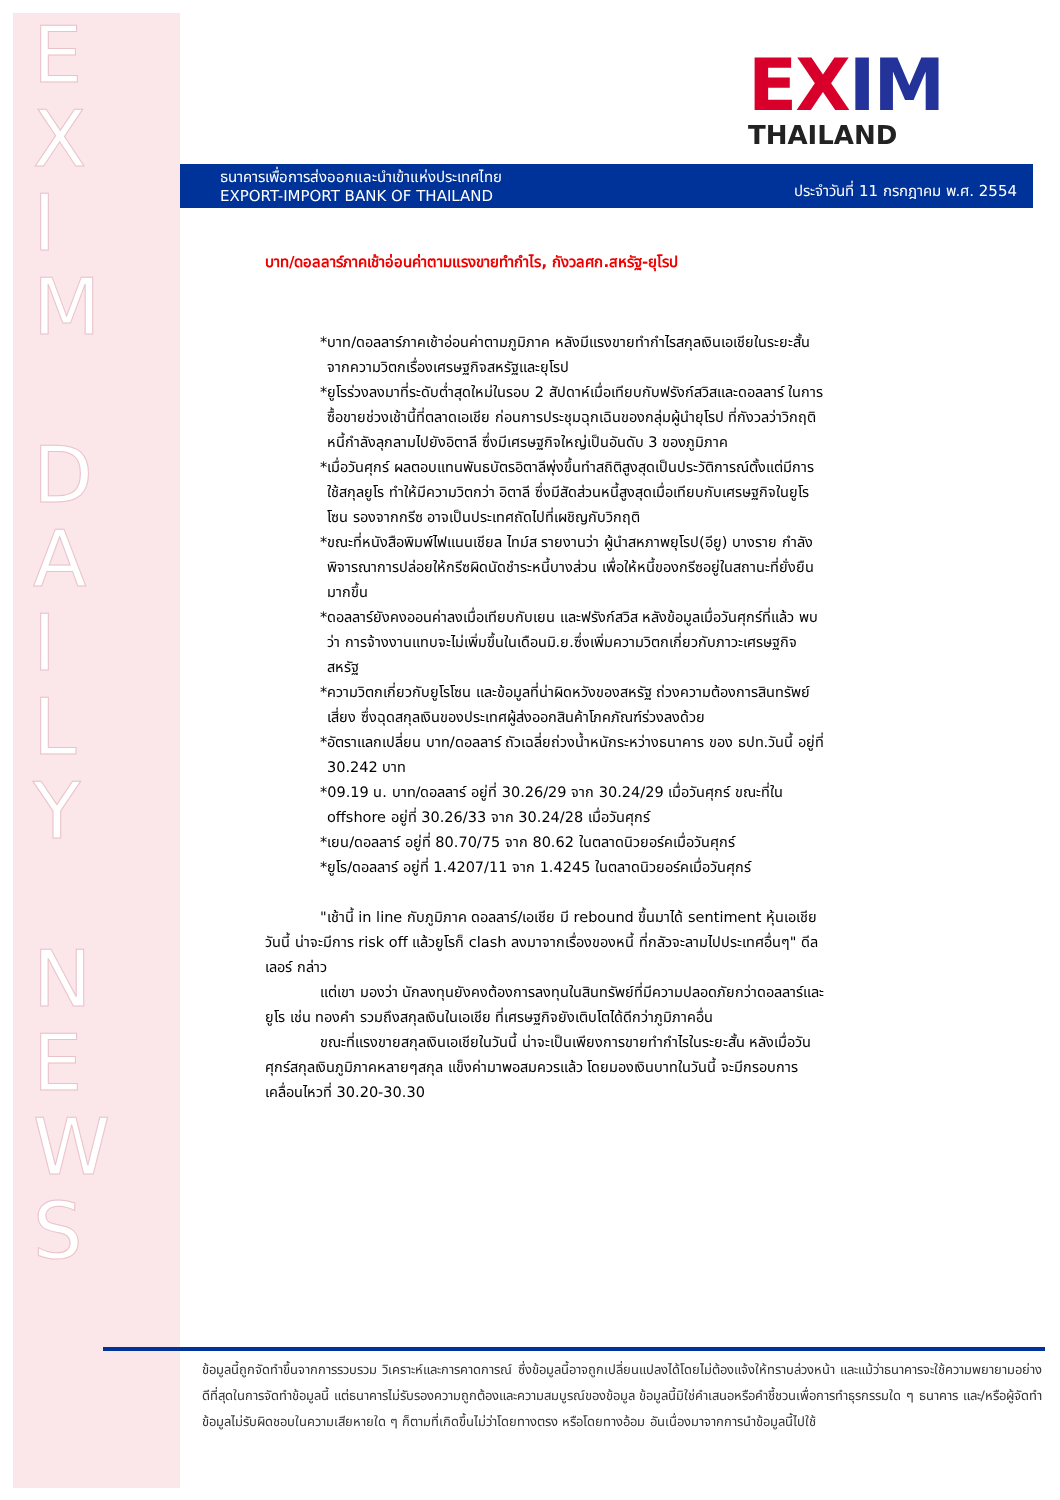E
X
I
M
D
A
I
L
Y
N
E
W
S
EXIM
THAILAND
ธนาคารเพื่อการส่งออกและนำเข้าแห่งประเทศไทย
EXPORT-IMPORT BANK OF THAILAND
ประจำวันที่ 11 กรกฎาคม พ.ศ. 2554
บาท/ดอลลาร์ภาคเช้าอ่อนค่าตามแรงขายทำกำไร, กังวลศก.สหรัฐ-ยุโรป
*บาท/ดอลลาร์ภาคเช้าอ่อนค่าตามภูมิภาค หลังมีแรงขายทำกำไรสกุลเงินเอเชียในระยะสั้น จากความวิตกเรื่องเศรษฐกิจสหรัฐและยุโรป
*ยูโรร่วงลงมาที่ระดับต่ำสุดใหม่ในรอบ 2 สัปดาห์เมื่อเทียบกับฟรังก์สวิสและดอลลาร์ ในการซื้อขายช่วงเช้านี้ที่ตลาดเอเชีย ก่อนการประชุมฉุกเฉินของกลุ่มผู้นำยุโรป ที่กังวลว่าวิกฤติหนี้กำลังลุกลามไปยังอิตาลี ซึ่งมีเศรษฐกิจใหญ่เป็นอันดับ 3 ของภูมิภาค
*เมื่อวันศุกร์ ผลตอบแทนพันธบัตรอิตาลีพุ่งขึ้นทำสถิติสูงสุดเป็นประวัติการณ์ตั้งแต่มีการใช้สกุลยูโร ทำให้มีความวิตกว่า อิตาลี ซึ่งมีสัดส่วนหนี้สูงสุดเมื่อเทียบกับเศรษฐกิจในยูโรโซน รองจากกรีซ อาจเป็นประเทศถัดไปที่เผชิญกับวิกฤติ
*ขณะที่หนังสือพิมพ์ไฟแนนเชียล ไทม์ส รายงานว่า ผู้นำสหภาพยุโรป(อียู) บางราย กำลังพิจารณาการปล่อยให้กรีซผิดนัดชำระหนี้บางส่วน เพื่อให้หนี้ของกรีซอยู่ในสถานะที่ยั่งยืนมากขึ้น
*ดอลลาร์ยังคงออนค่าลงเมื่อเทียบกับเยน และฟรังก์สวิส หลังข้อมูลเมื่อวันศุกร์ที่แล้ว พบว่า การจ้างงานแทบจะไม่เพิ่มขึ้นในเดือนมิ.ย.ซึ่งเพิ่มความวิตกเกี่ยวกับภาวะเศรษฐกิจสหรัฐ
*ความวิตกเกี่ยวกับยูโรโซน และข้อมูลที่น่าผิดหวังของสหรัฐ ถ่วงความต้องการสินทรัพย์เสี่ยง ซึ่งฉุดสกุลเงินของประเทศผู้ส่งออกสินค้าโภคภัณฑ์ร่วงลงด้วย
*อัตราแลกเปลี่ยน บาท/ดอลลาร์ ถัวเฉลี่ยถ่วงน้ำหนักระหว่างธนาคาร ของ ธปท.วันนี้ อยู่ที่ 30.242 บาท
*09.19 น. บาท/ดอลลาร์ อยู่ที่ 30.26/29 จาก 30.24/29 เมื่อวันศุกร์ ขณะที่ใน offshore อยู่ที่ 30.26/33 จาก 30.24/28 เมื่อวันศุกร์
*เยน/ดอลลาร์ อยู่ที่ 80.70/75 จาก 80.62 ในตลาดนิวยอร์คเมื่อวันศุกร์
*ยูโร/ดอลลาร์ อยู่ที่ 1.4207/11 จาก 1.4245 ในตลาดนิวยอร์คเมื่อวันศุกร์
"เช้านี้ in line กับภูมิภาค ดอลลาร์/เอเชีย มี rebound ขึ้นมาได้ sentiment หุ้นเอเชียวันนี้ น่าจะมีการ risk off แล้วยูโรก็ clash ลงมาจากเรื่องของหนี้ ที่กลัวจะลามไปประเทศอื่นๆ" ดีลเลอร์ กล่าว
แต่เขา มองว่า นักลงทุนยังคงต้องการลงทุนในสินทรัพย์ที่มีความปลอดภัยกว่าดอลลาร์และยูโร เช่น ทองคำ รวมถึงสกุลเงินในเอเชีย ที่เศรษฐกิจยังเติบโตได้ดีกว่าภูมิภาคอื่น
ขณะที่แรงขายสกุลเงินเอเชียในวันนี้ น่าจะเป็นเพียงการขายทำกำไรในระยะสั้น หลังเมื่อวันศุกร์สกุลเงินภูมิภาคหลายๆสกุล แข็งค่ามาพอสมควรแล้ว โดยมองเงินบาทในวันนี้ จะมีกรอบการเคลื่อนไหวที่ 30.20-30.30
ข้อมูลนี้ถูกจัดทำขึ้นจากการรวบรวม วิเคราะห์และการคาดการณ์ ซึ่งข้อมูลนี้อาจถูกเปลี่ยนแปลงได้โดยไม่ต้องแจ้งให้ทราบล่วงหน้า และแม้ว่าธนาคารจะใช้ความพยายามอย่างดีที่สุดในการจัดทำข้อมูลนี้ แต่ธนาคารไม่รับรองความถูกต้องและความสมบูรณ์ของข้อมูล ข้อมูลนี้มิใช่คำเสนอหรือคำชี้ชวนเพื่อการทำธุรกรรมใด ๆ ธนาคาร และ/หรือผู้จัดทำข้อมูลไม่รับผิดชอบในความเสียหายใด ๆ ก็ตามที่เกิดขึ้นไม่ว่าโดยทางตรง หรือโดยทางอ้อม อันเนื่องมาจากการนำข้อมูลนี้ไปใช้